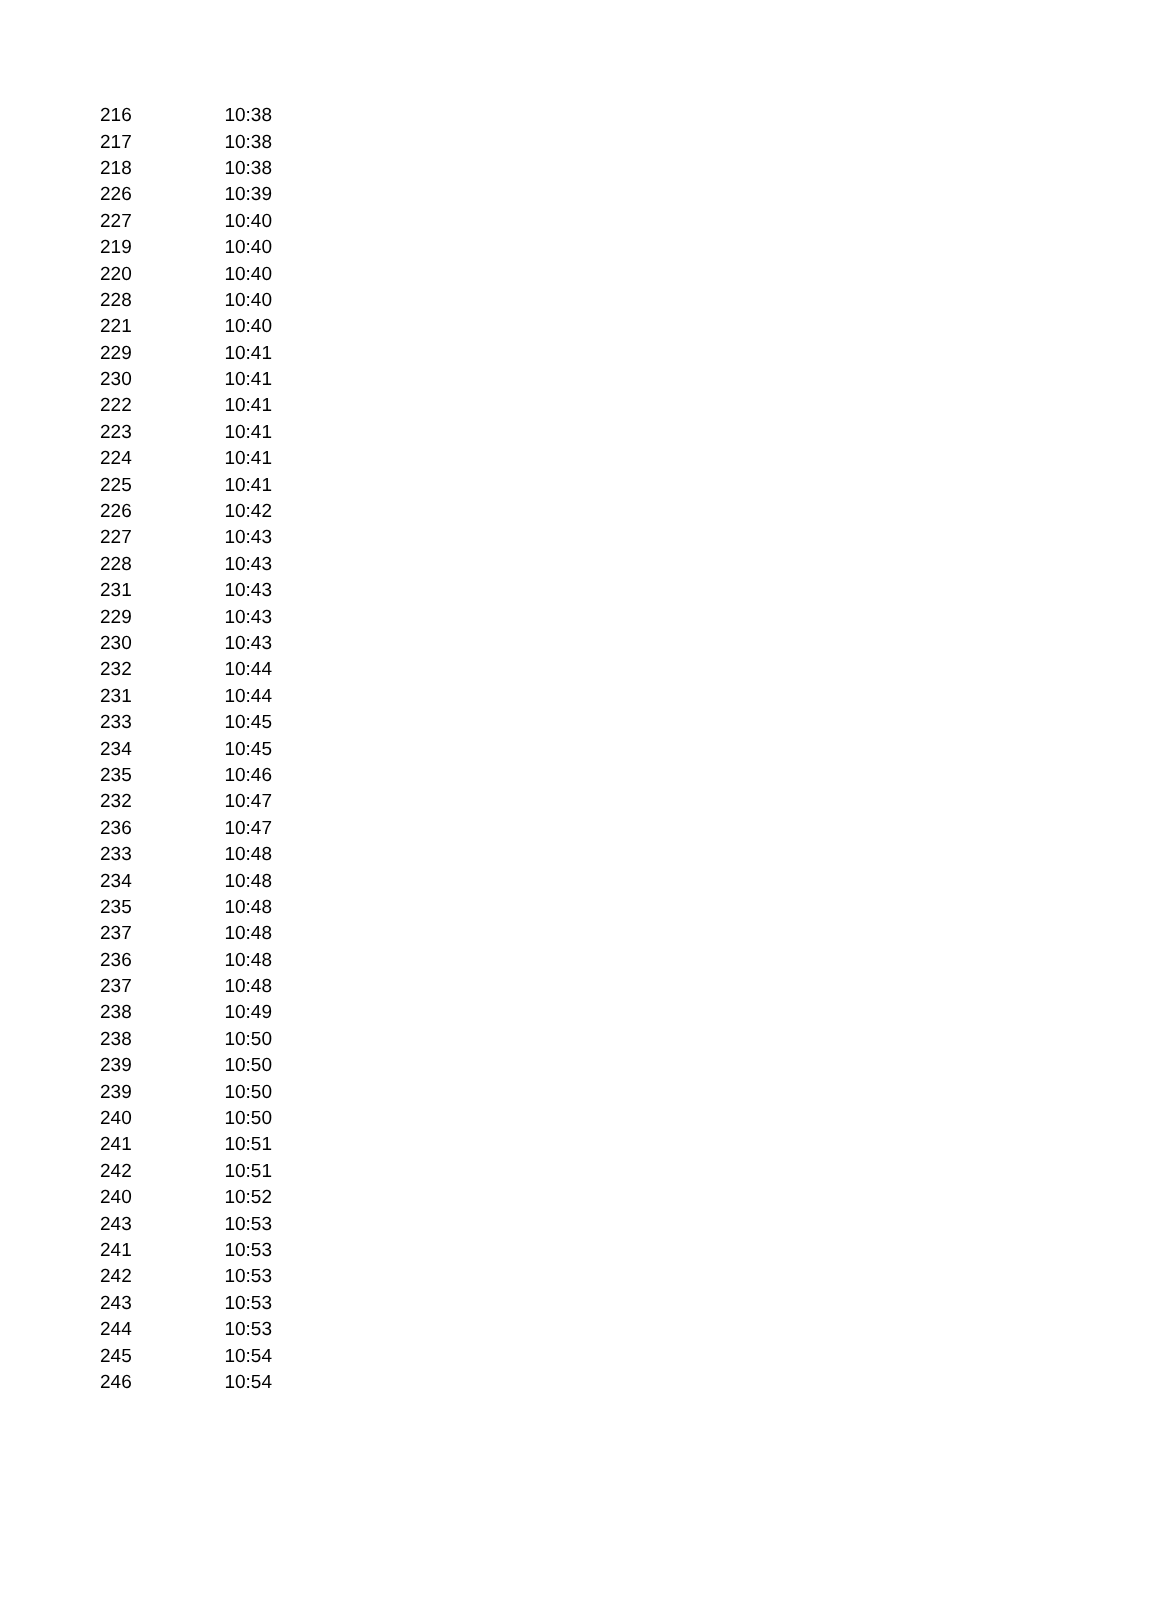| 216 | 10:38 |
| 217 | 10:38 |
| 218 | 10:38 |
| 226 | 10:39 |
| 227 | 10:40 |
| 219 | 10:40 |
| 220 | 10:40 |
| 228 | 10:40 |
| 221 | 10:40 |
| 229 | 10:41 |
| 230 | 10:41 |
| 222 | 10:41 |
| 223 | 10:41 |
| 224 | 10:41 |
| 225 | 10:41 |
| 226 | 10:42 |
| 227 | 10:43 |
| 228 | 10:43 |
| 231 | 10:43 |
| 229 | 10:43 |
| 230 | 10:43 |
| 232 | 10:44 |
| 231 | 10:44 |
| 233 | 10:45 |
| 234 | 10:45 |
| 235 | 10:46 |
| 232 | 10:47 |
| 236 | 10:47 |
| 233 | 10:48 |
| 234 | 10:48 |
| 235 | 10:48 |
| 237 | 10:48 |
| 236 | 10:48 |
| 237 | 10:48 |
| 238 | 10:49 |
| 238 | 10:50 |
| 239 | 10:50 |
| 239 | 10:50 |
| 240 | 10:50 |
| 241 | 10:51 |
| 242 | 10:51 |
| 240 | 10:52 |
| 243 | 10:53 |
| 241 | 10:53 |
| 242 | 10:53 |
| 243 | 10:53 |
| 244 | 10:53 |
| 245 | 10:54 |
| 246 | 10:54 |